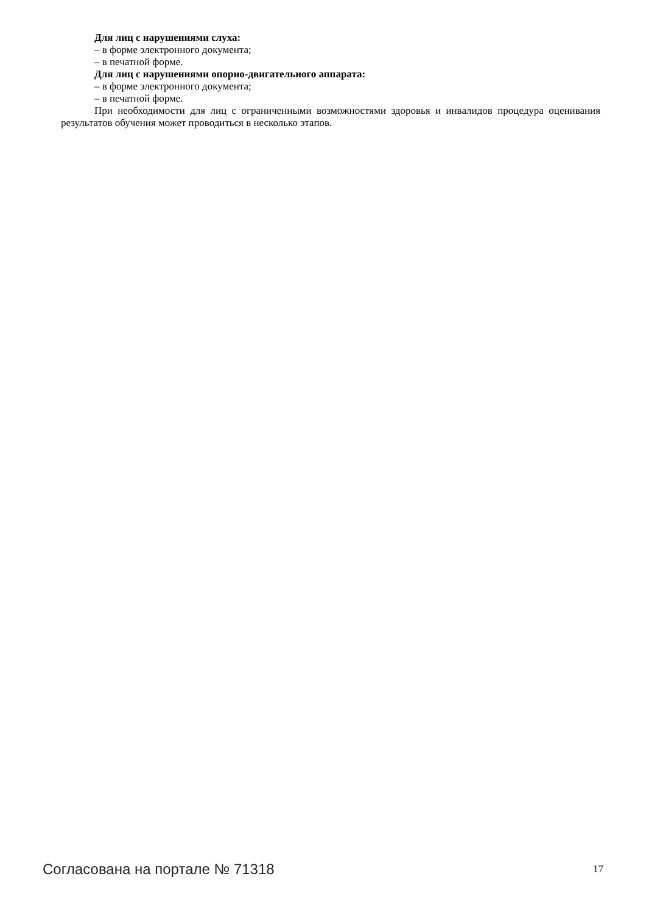Для лиц с нарушениями слуха:
– в форме электронного документа;
– в печатной форме.
Для лиц с нарушениями опорно-двигательного аппарата:
– в форме электронного документа;
– в печатной форме.
При необходимости для лиц с ограниченными возможностями здоровья и инвалидов процедура оценивания результатов обучения может проводиться в несколько этапов.
Согласована на портале № 71318 17